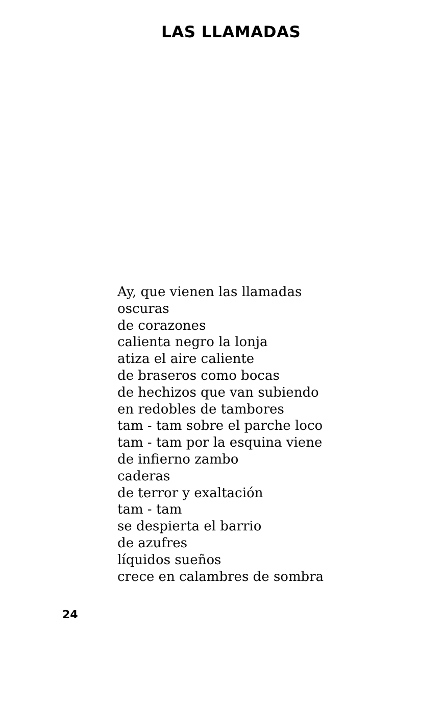LAS LLAMADAS
Ay, que vienen las llamadas
oscuras
de corazones
calienta negro la lonja
atiza el aire caliente
de braseros como bocas
de hechizos que van subiendo
en redobles de tambores
tam - tam sobre el parche loco
tam - tam por la esquina viene
de infierno zambo
caderas
de terror y exaltación
tam - tam
se despierta el barrio
de azufres
líquidos sueños
crece en calambres de sombra
24